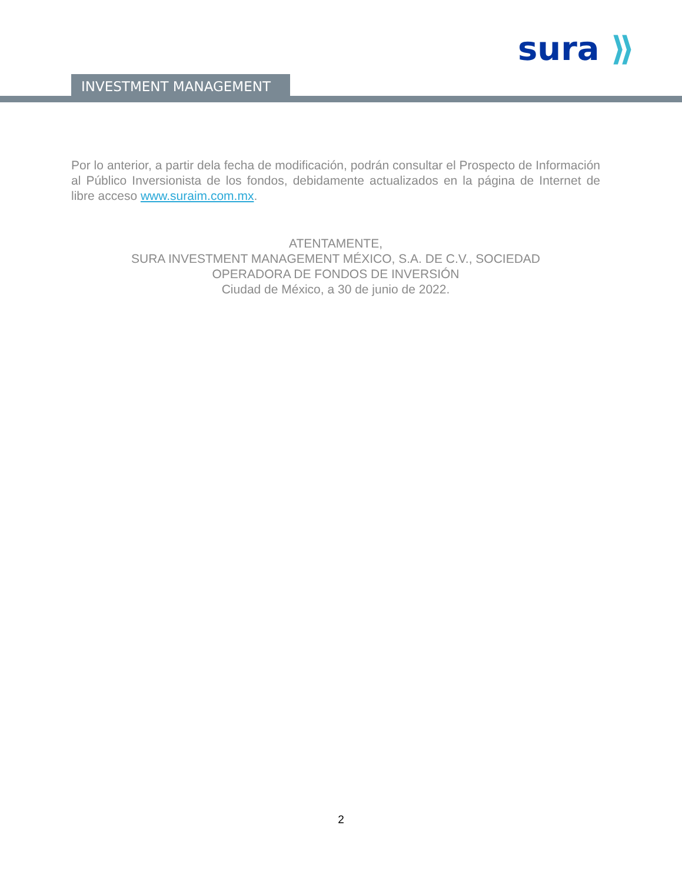sura ⟫
INVESTMENT MANAGEMENT
Por lo anterior, a partir dela fecha de modificación, podrán consultar el Prospecto de Información al Público Inversionista de los fondos, debidamente actualizados en la página de Internet de libre acceso www.suraim.com.mx.
ATENTAMENTE,
SURA INVESTMENT MANAGEMENT MÉXICO, S.A. DE C.V., SOCIEDAD
OPERADORA DE FONDOS DE INVERSIÓN
Ciudad de México, a 30 de junio de 2022.
2